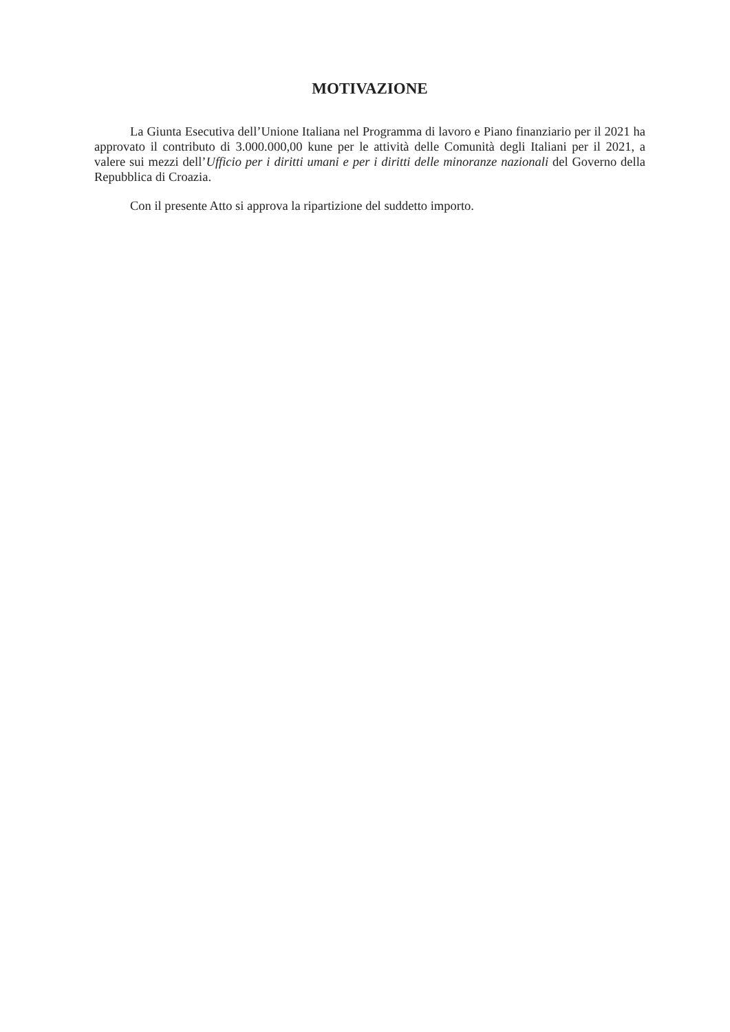MOTIVAZIONE
La Giunta Esecutiva dell’Unione Italiana nel Programma di lavoro e Piano finanziario per il 2021 ha approvato il contributo di 3.000.000,00 kune per le attività delle Comunità degli Italiani per il 2021, a valere sui mezzi dell’Ufficio per i diritti umani e per i diritti delle minoranze nazionali del Governo della Repubblica di Croazia.
Con il presente Atto si approva la ripartizione del suddetto importo.